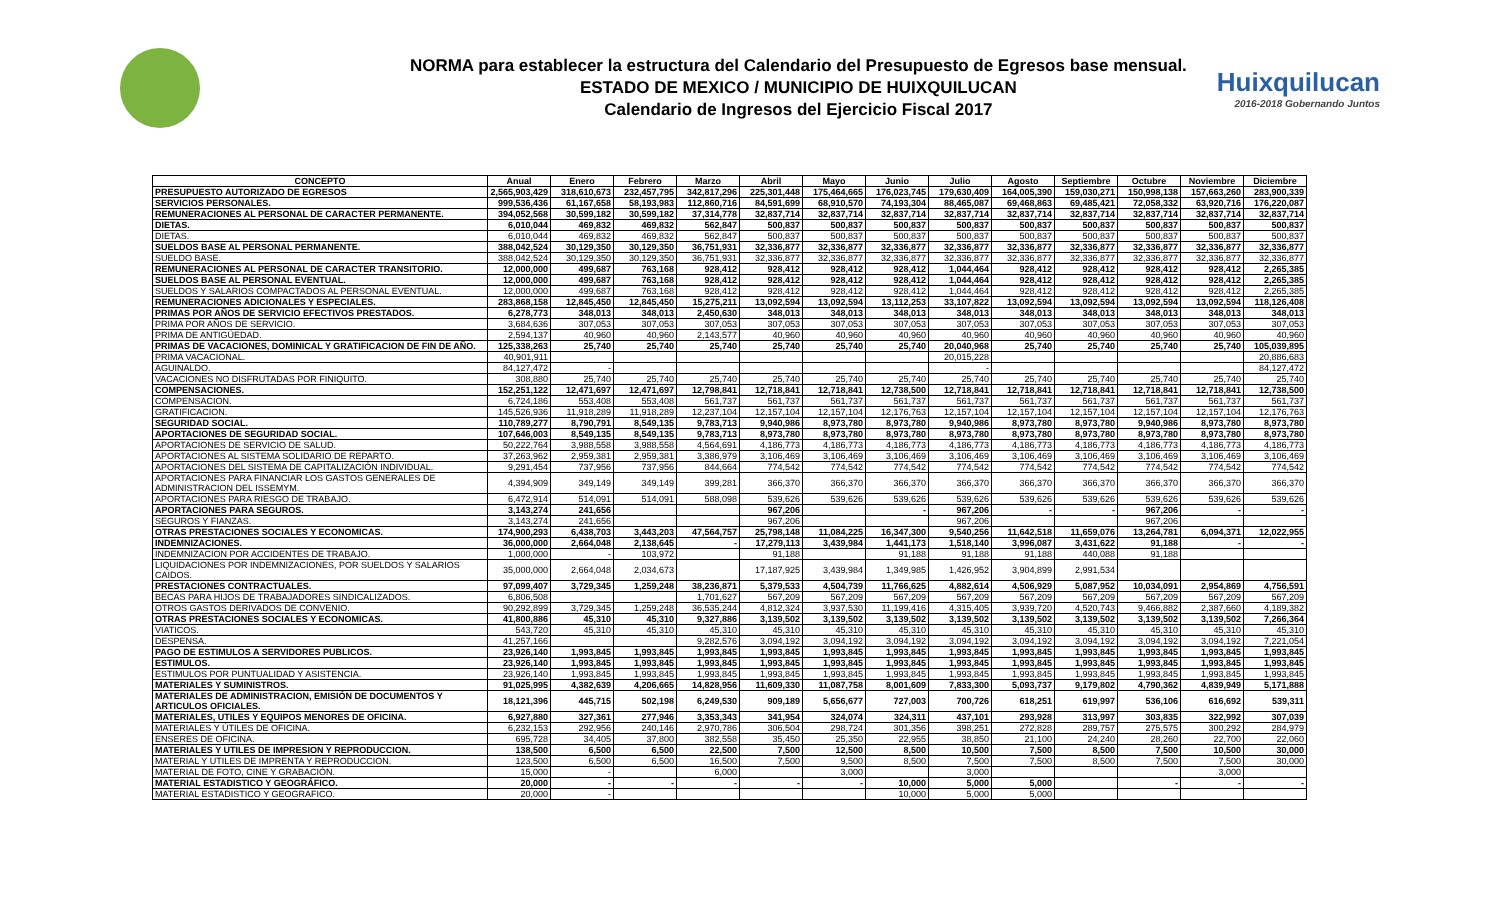NORMA para establecer la estructura del Calendario del Presupuesto de Egresos base mensual.
ESTADO DE MEXICO / MUNICIPIO DE HUIXQUILUCAN
Calendario de Ingresos del Ejercicio Fiscal 2017
Huixquilucan
2016-2018 Gobernando Juntos
| CONCEPTO | Anual | Enero | Febrero | Marzo | Abril | Mayo | Junio | Julio | Agosto | Septiembre | Octubre | Noviembre | Diciembre |
| --- | --- | --- | --- | --- | --- | --- | --- | --- | --- | --- | --- | --- | --- |
| PRESUPUESTO AUTORIZADO DE EGRESOS | 2,565,903,429 | 318,610,673 | 232,457,795 | 342,817,296 | 225,301,448 | 175,464,665 | 176,023,745 | 179,630,409 | 164,005,390 | 159,030,271 | 150,998,138 | 157,663,260 | 283,900,339 |
| SERVICIOS PERSONALES. | 999,536,436 | 61,167,658 | 58,193,983 | 112,860,716 | 84,591,699 | 68,910,570 | 74,193,304 | 88,465,087 | 69,468,863 | 69,485,421 | 72,058,332 | 63,920,716 | 176,220,087 |
| REMUNERACIONES AL PERSONAL DE CARACTER PERMANENTE. | 394,052,568 | 30,599,182 | 30,599,182 | 37,314,778 | 32,837,714 | 32,837,714 | 32,837,714 | 32,837,714 | 32,837,714 | 32,837,714 | 32,837,714 | 32,837,714 | 32,837,714 |
| DIETAS. | 6,010,044 | 469,832 | 469,832 | 562,847 | 500,837 | 500,837 | 500,837 | 500,837 | 500,837 | 500,837 | 500,837 | 500,837 | 500,837 |
| DIETAS. | 6,010,044 | 469,832 | 469,832 | 562,847 | 500,837 | 500,837 | 500,837 | 500,837 | 500,837 | 500,837 | 500,837 | 500,837 | 500,837 |
| SUELDOS BASE AL PERSONAL PERMANENTE. | 388,042,524 | 30,129,350 | 30,129,350 | 36,751,931 | 32,336,877 | 32,336,877 | 32,336,877 | 32,336,877 | 32,336,877 | 32,336,877 | 32,336,877 | 32,336,877 | 32,336,877 |
| SUELDO BASE. | 388,042,524 | 30,129,350 | 30,129,350 | 36,751,931 | 32,336,877 | 32,336,877 | 32,336,877 | 32,336,877 | 32,336,877 | 32,336,877 | 32,336,877 | 32,336,877 | 32,336,877 |
| REMUNERACIONES AL PERSONAL DE CARACTER TRANSITORIO. | 12,000,000 | 499,687 | 763,168 | 928,412 | 928,412 | 928,412 | 928,412 | 1,044,464 | 928,412 | 928,412 | 928,412 | 928,412 | 2,265,385 |
| SUELDOS BASE AL PERSONAL EVENTUAL. | 12,000,000 | 499,687 | 763,168 | 928,412 | 928,412 | 928,412 | 928,412 | 1,044,464 | 928,412 | 928,412 | 928,412 | 928,412 | 2,265,385 |
| SUELDOS Y SALARIOS COMPACTADOS AL PERSONAL EVENTUAL. | 12,000,000 | 499,687 | 763,168 | 928,412 | 928,412 | 928,412 | 928,412 | 1,044,464 | 928,412 | 928,412 | 928,412 | 928,412 | 2,265,385 |
| REMUNERACIONES ADICIONALES Y ESPECIALES. | 283,868,158 | 12,845,450 | 12,845,450 | 15,275,211 | 13,092,594 | 13,092,594 | 13,112,253 | 33,107,822 | 13,092,594 | 13,092,594 | 13,092,594 | 13,092,594 | 118,126,408 |
| PRIMAS POR AÑOS DE SERVICIO EFECTIVOS PRESTADOS. | 6,278,773 | 348,013 | 348,013 | 2,450,630 | 348,013 | 348,013 | 348,013 | 348,013 | 348,013 | 348,013 | 348,013 | 348,013 | 348,013 |
| PRIMA POR AÑOS DE SERVICIO. | 3,684,636 | 307,053 | 307,053 | 307,053 | 307,053 | 307,053 | 307,053 | 307,053 | 307,053 | 307,053 | 307,053 | 307,053 | 307,053 |
| PRIMA DE ANTIGÜEDAD. | 2,594,137 | 40,960 | 40,960 | 2,143,577 | 40,960 | 40,960 | 40,960 | 40,960 | 40,960 | 40,960 | 40,960 | 40,960 | 40,960 |
| PRIMAS DE VACACIONES, DOMINICAL Y GRATIFICACION DE FIN DE AÑO. | 125,338,263 | 25,740 | 25,740 | 25,740 | 25,740 | 25,740 | 25,740 | 20,040,968 | 25,740 | 25,740 | 25,740 | 25,740 | 105,039,895 |
| PRIMA VACACIONAL. | 40,901,911 | | | | | | | 20,015,228 | | | | | 20,886,683 |
| AGUINALDO. | 84,127,472 | - | | | | | | - | | | | | 84,127,472 |
| VACACIONES NO DISFRUTADAS POR FINIQUITO. | 308,880 | 25,740 | 25,740 | 25,740 | 25,740 | 25,740 | 25,740 | 25,740 | 25,740 | 25,740 | 25,740 | 25,740 | 25,740 |
| COMPENSACIONES. | 152,251,122 | 12,471,697 | 12,471,697 | 12,798,841 | 12,718,841 | 12,718,841 | 12,738,500 | 12,718,841 | 12,718,841 | 12,718,841 | 12,718,841 | 12,718,841 | 12,738,500 |
| COMPENSACION. | 6,724,186 | 553,408 | 553,408 | 561,737 | 561,737 | 561,737 | 561,737 | 561,737 | 561,737 | 561,737 | 561,737 | 561,737 | 561,737 |
| GRATIFICACION. | 145,526,936 | 11,918,289 | 11,918,289 | 12,237,104 | 12,157,104 | 12,157,104 | 12,176,763 | 12,157,104 | 12,157,104 | 12,157,104 | 12,157,104 | 12,157,104 | 12,176,763 |
| SEGURIDAD SOCIAL. | 110,789,277 | 8,790,791 | 8,549,135 | 9,783,713 | 9,940,986 | 8,973,780 | 8,973,780 | 9,940,986 | 8,973,780 | 8,973,780 | 9,940,986 | 8,973,780 | 8,973,780 |
| APORTACIONES DE SEGURIDAD SOCIAL. | 107,646,003 | 8,549,135 | 8,549,135 | 9,783,713 | 8,973,780 | 8,973,780 | 8,973,780 | 8,973,780 | 8,973,780 | 8,973,780 | 8,973,780 | 8,973,780 | 8,973,780 |
| APORTACIONES DE SERVICIO DE SALUD. | 50,222,764 | 3,988,558 | 3,988,558 | 4,564,691 | 4,186,773 | 4,186,773 | 4,186,773 | 4,186,773 | 4,186,773 | 4,186,773 | 4,186,773 | 4,186,773 | 4,186,773 |
| APORTACIONES AL SISTEMA SOLIDARIO DE REPARTO. | 37,263,962 | 2,959,381 | 2,959,381 | 3,386,979 | 3,106,469 | 3,106,469 | 3,106,469 | 3,106,469 | 3,106,469 | 3,106,469 | 3,106,469 | 3,106,469 | 3,106,469 |
| APORTACIONES DEL SISTEMA DE CAPITALIZACIÓN INDIVIDUAL. | 9,291,454 | 737,956 | 737,956 | 844,664 | 774,542 | 774,542 | 774,542 | 774,542 | 774,542 | 774,542 | 774,542 | 774,542 | 774,542 |
| APORTACIONES PARA FINANCIAR LOS GASTOS GENERALES DE ADMINISTRACION DEL ISSEMYM. | 4,394,909 | 349,149 | 349,149 | 399,281 | 366,370 | 366,370 | 366,370 | 366,370 | 366,370 | 366,370 | 366,370 | 366,370 | 366,370 |
| APORTACIONES PARA RIESGO DE TRABAJO. | 6,472,914 | 514,091 | 514,091 | 588,098 | 539,626 | 539,626 | 539,626 | 539,626 | 539,626 | 539,626 | 539,626 | 539,626 | 539,626 |
| APORTACIONES PARA SEGUROS. | 3,143,274 | 241,656 | | | 967,206 | | - | 967,206 | - | - | 967,206 | - | - |
| SEGUROS Y FIANZAS. | 3,143,274 | 241,656 | | | 967,206 | | | 967,206 | | | 967,206 | | |
| OTRAS PRESTACIONES SOCIALES Y ECONOMICAS. | 174,900,293 | 6,438,703 | 3,443,203 | 47,564,757 | 25,798,148 | 11,084,225 | 16,347,300 | 9,540,256 | 11,642,518 | 11,659,076 | 13,264,781 | 6,094,371 | 12,022,955 |
| INDEMNIZACIONES. | 36,000,000 | 2,664,048 | 2,138,645 | - | 17,279,113 | 3,439,984 | 1,441,173 | 1,518,140 | 3,996,087 | 3,431,622 | 91,188 | - | - |
| INDEMNIZACION POR ACCIDENTES DE TRABAJO. | 1,000,000 | - | 103,972 | | 91,188 | | 91,188 | 91,188 | 91,188 | 440,088 | 91,188 | | |
| LIQUIDACIONES POR INDEMNIZACIONES, POR SUELDOS Y SALARIOS CAIDOS. | 35,000,000 | 2,664,048 | 2,034,673 | | 17,187,925 | 3,439,984 | 1,349,985 | 1,426,952 | 3,904,899 | 2,991,534 | | | |
| PRESTACIONES CONTRACTUALES. | 97,099,407 | 3,729,345 | 1,259,248 | 38,236,871 | 5,379,533 | 4,504,739 | 11,766,625 | 4,882,614 | 4,506,929 | 5,087,952 | 10,034,091 | 2,954,869 | 4,756,591 |
| BECAS PARA HIJOS DE TRABAJADORES SINDICALIZADOS. | 6,806,508 | | | 1,701,627 | 567,209 | 567,209 | 567,209 | 567,209 | 567,209 | 567,209 | 567,209 | 567,209 | 567,209 |
| OTROS GASTOS DERIVADOS DE CONVENIO. | 90,292,899 | 3,729,345 | 1,259,248 | 36,535,244 | 4,812,324 | 3,937,530 | 11,199,416 | 4,315,405 | 3,939,720 | 4,520,743 | 9,466,882 | 2,387,660 | 4,189,382 |
| OTRAS PRESTACIONES SOCIALES Y ECONOMICAS. | 41,800,886 | 45,310 | 45,310 | 9,327,886 | 3,139,502 | 3,139,502 | 3,139,502 | 3,139,502 | 3,139,502 | 3,139,502 | 3,139,502 | 3,139,502 | 7,266,364 |
| VIATICOS. | 543,720 | 45,310 | 45,310 | 45,310 | 45,310 | 45,310 | 45,310 | 45,310 | 45,310 | 45,310 | 45,310 | 45,310 | 45,310 |
| DESPENSA. | 41,257,166 | | | 9,282,576 | 3,094,192 | 3,094,192 | 3,094,192 | 3,094,192 | 3,094,192 | 3,094,192 | 3,094,192 | 3,094,192 | 7,221,054 |
| PAGO DE ESTIMULOS A SERVIDORES PUBLICOS. | 23,926,140 | 1,993,845 | 1,993,845 | 1,993,845 | 1,993,845 | 1,993,845 | 1,993,845 | 1,993,845 | 1,993,845 | 1,993,845 | 1,993,845 | 1,993,845 | 1,993,845 |
| ESTIMULOS. | 23,926,140 | 1,993,845 | 1,993,845 | 1,993,845 | 1,993,845 | 1,993,845 | 1,993,845 | 1,993,845 | 1,993,845 | 1,993,845 | 1,993,845 | 1,993,845 | 1,993,845 |
| ESTIMULOS POR PUNTUALIDAD Y ASISTENCIA. | 23,926,140 | 1,993,845 | 1,993,845 | 1,993,845 | 1,993,845 | 1,993,845 | 1,993,845 | 1,993,845 | 1,993,845 | 1,993,845 | 1,993,845 | 1,993,845 | 1,993,845 |
| MATERIALES Y SUMINISTROS. | 91,025,995 | 4,382,639 | 4,206,665 | 14,828,956 | 11,609,330 | 11,087,758 | 8,001,609 | 7,833,300 | 5,093,737 | 9,179,802 | 4,790,362 | 4,839,949 | 5,171,888 |
| MATERIALES DE ADMINISTRACION, EMISIÓN DE DOCUMENTOS Y ARTICULOS OFICIALES. | 18,121,396 | 445,715 | 502,198 | 6,249,530 | 909,189 | 5,656,677 | 727,003 | 700,726 | 618,251 | 619,997 | 536,106 | 616,692 | 539,311 |
| MATERIALES, UTILES Y EQUIPOS MENORES DE OFICINA. | 6,927,880 | 327,361 | 277,946 | 3,353,343 | 341,954 | 324,074 | 324,311 | 437,101 | 293,928 | 313,997 | 303,835 | 322,992 | 307,039 |
| MATERIALES Y ÚTILES DE OFICINA. | 6,232,153 | 292,956 | 240,146 | 2,970,786 | 306,504 | 298,724 | 301,356 | 398,251 | 272,828 | 289,757 | 275,575 | 300,292 | 284,979 |
| ENSERES DE OFICINA. | 695,728 | 34,405 | 37,800 | 382,558 | 35,450 | 25,350 | 22,955 | 38,850 | 21,100 | 24,240 | 28,260 | 22,700 | 22,060 |
| MATERIALES Y UTILES DE IMPRESION Y REPRODUCCION. | 138,500 | 6,500 | 6,500 | 22,500 | 7,500 | 12,500 | 8,500 | 10,500 | 7,500 | 8,500 | 7,500 | 10,500 | 30,000 |
| MATERIAL Y UTILES DE IMPRENTA Y REPRODUCCION. | 123,500 | 6,500 | 6,500 | 16,500 | 7,500 | 9,500 | 8,500 | 7,500 | 7,500 | 8,500 | 7,500 | 7,500 | 30,000 |
| MATERIAL DE FOTO, CINE Y GRABACIÓN. | 15,000 | - | | 6,000 | | 3,000 | | 3,000 | | | | 3,000 | |
| MATERIAL ESTADISTICO Y GEOGRÁFICO. | 20,000 | - | - | - | - | - | 10,000 | 5,000 | 5,000 | | - | - | - |
| MATERIAL ESTADISTICO Y GEOGRAFICO. | 20,000 | - | | | | | 10,000 | 5,000 | 5,000 | | | | |